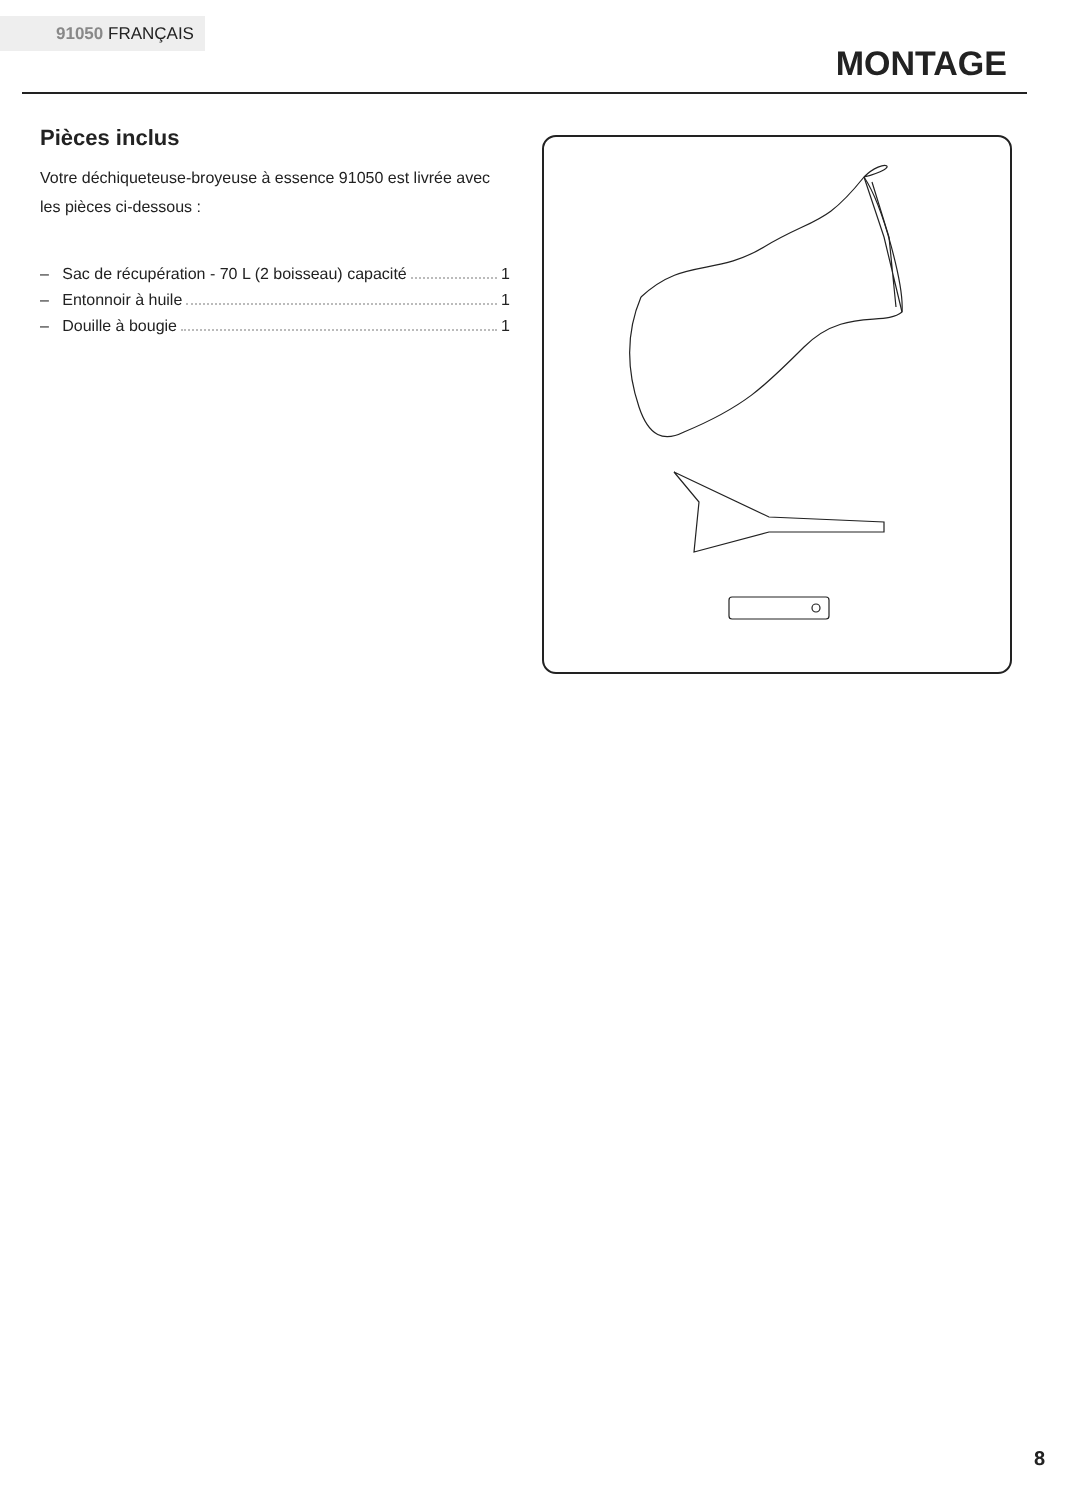91050 FRANÇAIS
MONTAGE
Pièces inclus
Votre déchiqueteuse-broyeuse à essence 91050 est livrée avec les pièces ci-dessous :
– Sac de récupération - 70 L (2 boisseau) capacité 1
– Entonnoir à huile 1
– Douille à bougie 1
8